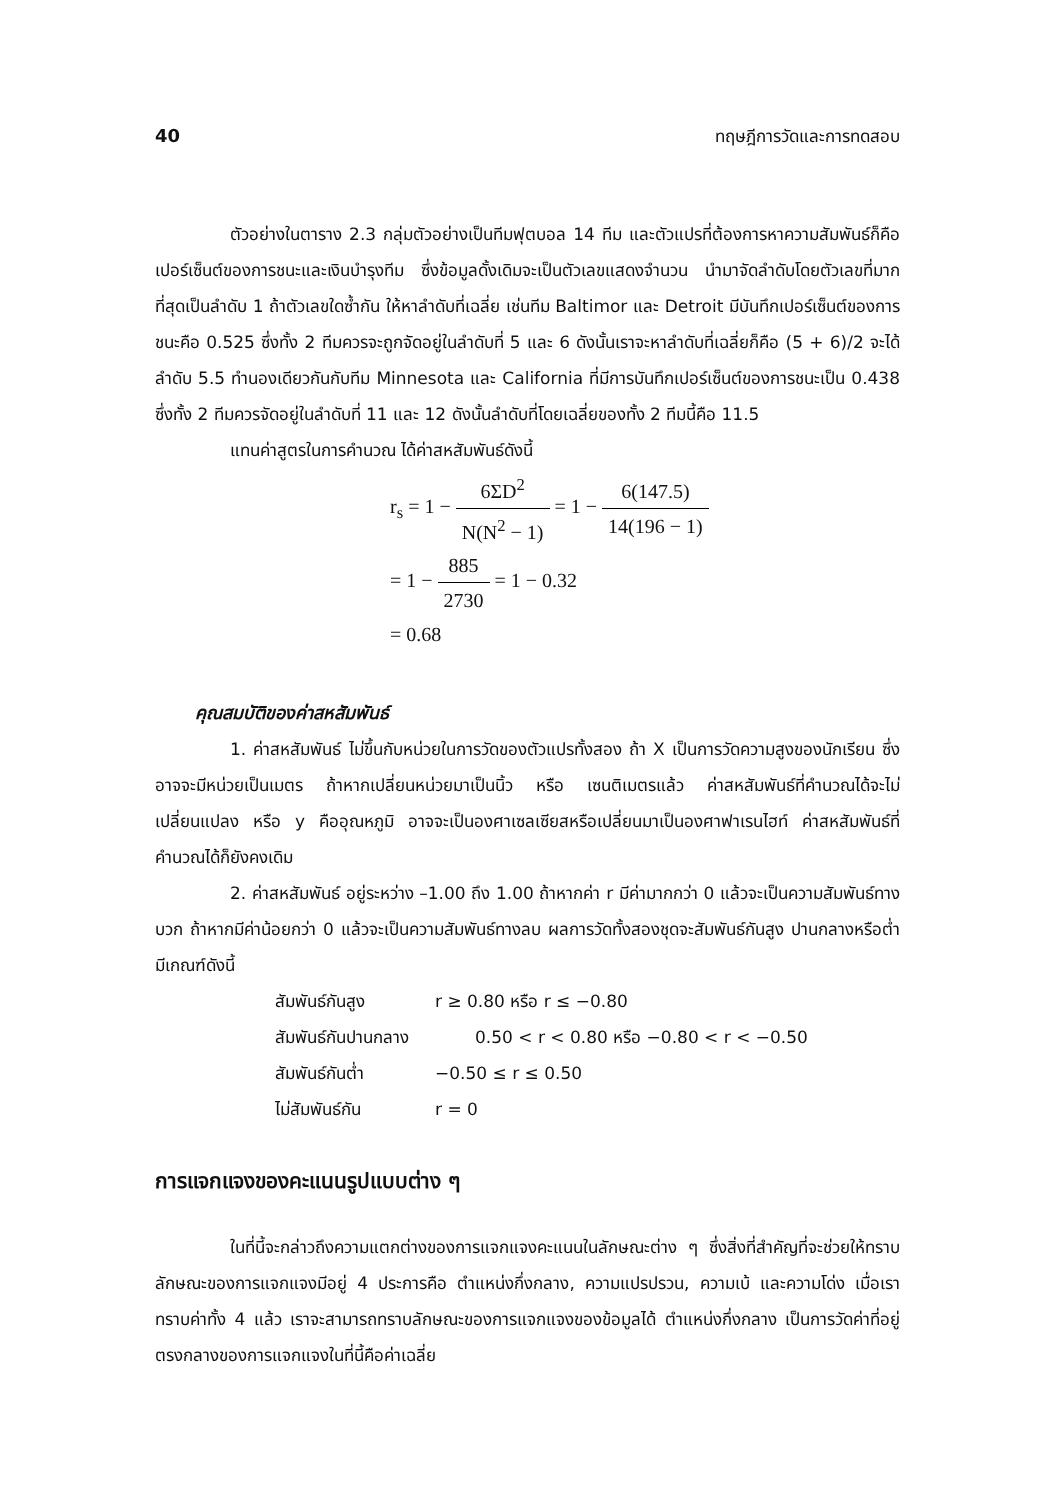40 ทฤษฎีการวัดและการทดสอบ
ตัวอย่างในตาราง 2.3 กลุ่มตัวอย่างเป็นทีมฟุตบอล 14 ทีม และตัวแปรที่ต้องการหาความสัมพันธ์ก็คือเปอร์เซ็นต์ของการชนะและเงินบำรุงทีม ซึ่งข้อมูลดั้งเดิมจะเป็นตัวเลขแสดงจำนวน นำมาจัดลำดับโดยตัวเลขที่มากที่สุดเป็นลำดับ 1 ถ้าตัวเลขใดซ้ำกัน ให้หาลำดับที่เฉลี่ย เช่นทีม Baltimor และ Detroit มีบันทึกเปอร์เซ็นต์ของการชนะคือ 0.525 ซึ่งทั้ง 2 ทีมควรจะถูกจัดอยู่ในลำดับที่ 5 และ 6 ดังนั้นเราจะหาลำดับที่เฉลี่ยก็คือ (5 + 6)/2 จะได้ลำดับ 5.5 ทำนองเดียวกันกับทีม Minnesota และ California ที่มีการบันทึกเปอร์เซ็นต์ของการชนะเป็น 0.438 ซึ่งทั้ง 2 ทีมควรจัดอยู่ในลำดับที่ 11 และ 12 ดังนั้นลำดับที่โดยเฉลี่ยของทั้ง 2 ทีมนี้คือ 11.5
แทนค่าสูตรในการคำนวณ ได้ค่าสหสัมพันธ์ดังนี้
r<sub>s</sub> = 1 − 6ΣD<sup>2</sup> N(N<sup>2</sup> − 1) = 1 − 6(147.5) 14(196 − 1)
= 1 − 885 2730 = 1 − 0.32
= 0.68
คุณสมบัติของค่าสหสัมพันธ์
1. ค่าสหสัมพันธ์ ไม่ขึ้นกับหน่วยในการวัดของตัวแปรทั้งสอง ถ้า X เป็นการวัดความสูงของนักเรียน ซึ่งอาจจะมีหน่วยเป็นเมตร ถ้าหากเปลี่ยนหน่วยมาเป็นนิ้ว หรือ เซนติเมตรแล้ว ค่าสหสัมพันธ์ที่คำนวณได้จะไม่เปลี่ยนแปลง หรือ y คืออุณหภูมิ อาจจะเป็นองศาเซลเซียสหรือเปลี่ยนมาเป็นองศาฟาเรนไฮท์ ค่าสหสัมพันธ์ที่คำนวณได้ก็ยังคงเดิม
2. ค่าสหสัมพันธ์ อยู่ระหว่าง –1.00 ถึง 1.00 ถ้าหากค่า r มีค่ามากกว่า 0 แล้วจะเป็นความสัมพันธ์ทางบวก ถ้าหากมีค่าน้อยกว่า 0 แล้วจะเป็นความสัมพันธ์ทางลบ ผลการวัดทั้งสองชุดจะสัมพันธ์กันสูง ปานกลางหรือต่ำมีเกณฑ์ดังนี้
สัมพันธ์กันสูง r ≥ 0.80 หรือ r ≤ −0.80
สัมพันธ์กันปานกลาง 0.50 < r < 0.80 หรือ −0.80 < r < −0.50
สัมพันธ์กันต่ำ −0.50 ≤ r ≤ 0.50
ไม่สัมพันธ์กัน r = 0
การแจกแจงของคะแนนรูปแบบต่าง ๆ
ในที่นี้จะกล่าวถึงความแตกต่างของการแจกแจงคะแนนในลักษณะต่าง ๆ ซึ่งสิ่งที่สำคัญที่จะช่วยให้ทราบลักษณะของการแจกแจงมีอยู่ 4 ประการคือ ตำแหน่งกึ่งกลาง, ความแปรปรวน, ความเบ้ และความโด่ง เมื่อเราทราบค่าทั้ง 4 แล้ว เราจะสามารถทราบลักษณะของการแจกแจงของข้อมูลได้ ตำแหน่งกึ่งกลาง เป็นการวัดค่าที่อยู่ตรงกลางของการแจกแจงในที่นี้คือค่าเฉลี่ย